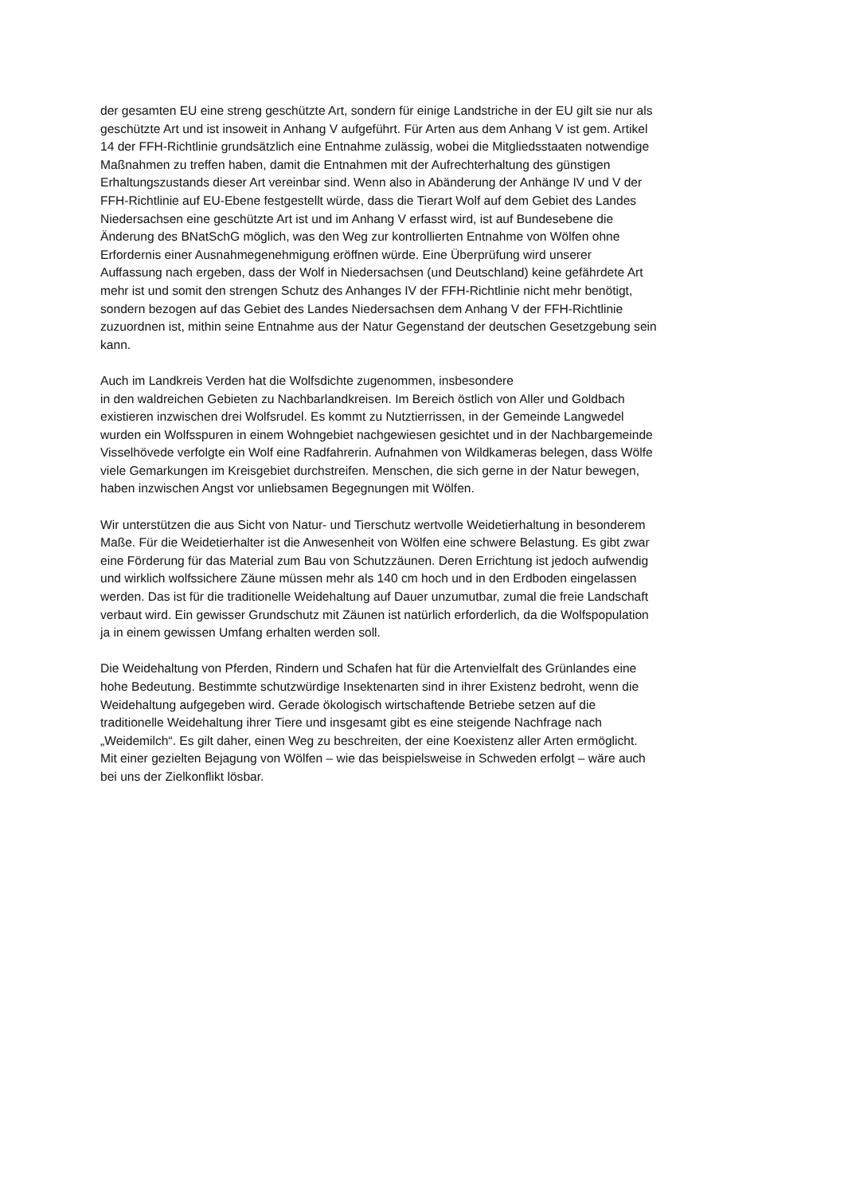der gesamten EU eine streng geschützte Art, sondern für einige Landstriche in der EU gilt sie nur als
geschützte Art und ist insoweit in Anhang V aufgeführt. Für Arten aus dem Anhang V ist gem. Artikel
14 der FFH-Richtlinie grundsätzlich eine Entnahme zulässig, wobei die Mitgliedsstaaten notwendige
Maßnahmen zu treffen haben, damit die Entnahmen mit der Aufrechterhaltung des günstigen
Erhaltungszustands dieser Art vereinbar sind. Wenn also in Abänderung der Anhänge IV und V der
FFH-Richtlinie auf EU-Ebene festgestellt würde, dass die Tierart Wolf auf dem Gebiet des Landes
Niedersachsen eine geschützte Art ist und im Anhang V erfasst wird, ist auf Bundesebene die
Änderung des BNatSchG möglich, was den Weg zur kontrollierten Entnahme von Wölfen ohne
Erfordernis einer Ausnahmegenehmigung eröffnen würde. Eine Überprüfung wird unserer
Auffassung nach ergeben, dass der Wolf in Niedersachsen (und Deutschland) keine gefährdete Art
mehr ist und somit den strengen Schutz des Anhanges IV der FFH-Richtlinie nicht mehr benötigt,
sondern bezogen auf das Gebiet des Landes Niedersachsen dem Anhang V der FFH-Richtlinie
zuzuordnen ist, mithin seine Entnahme aus der Natur Gegenstand der deutschen Gesetzgebung sein
kann.
Auch im Landkreis Verden hat die Wolfsdichte zugenommen, insbesondere
in den waldreichen Gebieten zu Nachbarlandkreisen. Im Bereich östlich von Aller und Goldbach
existieren inzwischen drei Wolfsrudel. Es kommt zu Nutztierrissen, in der Gemeinde Langwedel
wurden ein Wolfsspuren in einem Wohngebiet nachgewiesen gesichtet und in der Nachbargemeinde
Visselhövede verfolgte ein Wolf eine Radfahrerin. Aufnahmen von Wildkameras belegen, dass Wölfe
viele Gemarkungen im Kreisgebiet durchstreifen. Menschen, die sich gerne in der Natur bewegen,
haben inzwischen Angst vor unliebsamen Begegnungen mit Wölfen.
Wir unterstützen die aus Sicht von Natur- und Tierschutz wertvolle Weidetierhaltung in besonderem
Maße. Für die Weidetierhalter ist die Anwesenheit von Wölfen eine schwere Belastung. Es gibt zwar
eine Förderung für das Material zum Bau von Schutzzäunen. Deren Errichtung ist jedoch aufwendig
und wirklich wolfssichere Zäune müssen mehr als 140 cm hoch und in den Erdboden eingelassen
werden. Das ist für die traditionelle Weidehaltung auf Dauer unzumutbar, zumal die freie Landschaft
verbaut wird. Ein gewisser Grundschutz mit Zäunen ist natürlich erforderlich, da die Wolfspopulation
ja in einem gewissen Umfang erhalten werden soll.
Die Weidehaltung von Pferden, Rindern und Schafen hat für die Artenvielfalt des Grünlandes eine
hohe Bedeutung. Bestimmte schutzwürdige Insektenarten sind in ihrer Existenz bedroht, wenn die
Weidehaltung aufgegeben wird. Gerade ökologisch wirtschaftende Betriebe setzen auf die
traditionelle Weidehaltung ihrer Tiere und insgesamt gibt es eine steigende Nachfrage nach
„Weidemilch“. Es gilt daher, einen Weg zu beschreiten, der eine Koexistenz aller Arten ermöglicht.
Mit einer gezielten Bejagung von Wölfen – wie das beispielsweise in Schweden erfolgt – wäre auch
bei uns der Zielkonflikt lösbar.